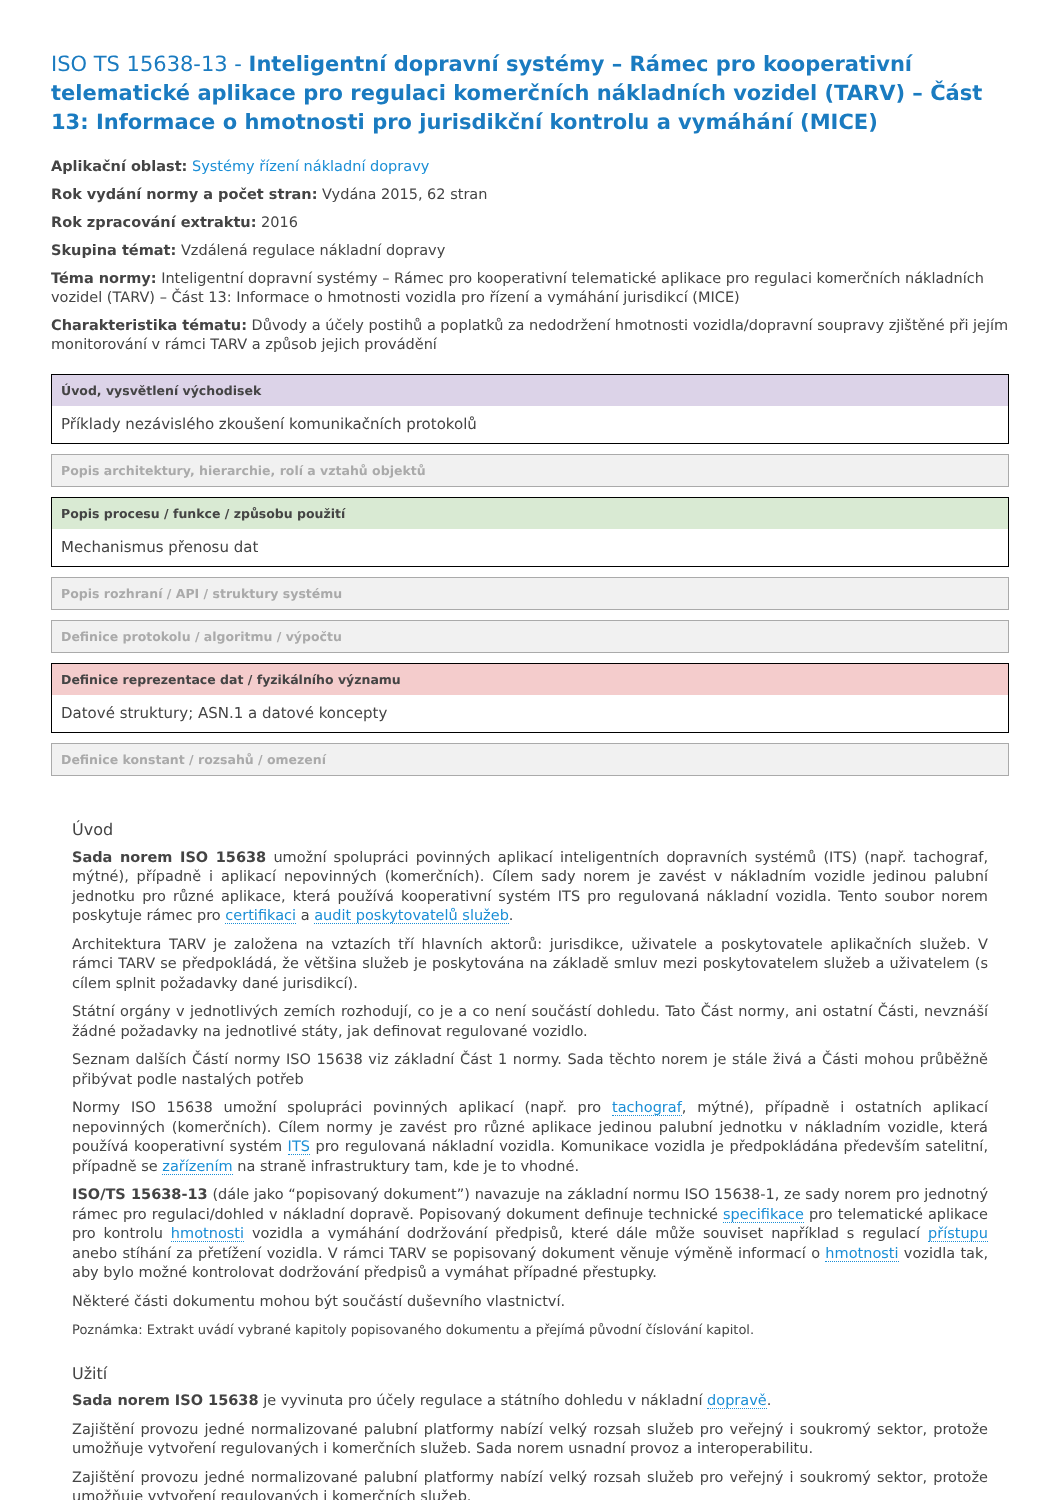ISO TS 15638-13 - Inteligentní dopravní systémy – Rámec pro kooperativní telematické aplikace pro regulaci komerčních nákladních vozidel (TARV) – Část 13: Informace o hmotnosti pro jurisdikční kontrolu a vymáhání (MICE)
Aplikační oblast: Systémy řízení nákladní dopravy
Rok vydání normy a počet stran: Vydána 2015, 62 stran
Rok zpracování extraktu: 2016
Skupina témat: Vzdálená regulace nákladní dopravy
Téma normy: Inteligentní dopravní systémy – Rámec pro kooperativní telematické aplikace pro regulaci komerčních nákladních vozidel (TARV) – Část 13: Informace o hmotnosti vozidla pro řízení a vymáhání jurisdikcí (MICE)
Charakteristika tématu: Důvody a účely postihů a poplatků za nedodržení hmotnosti vozidla/dopravní soupravy zjištěné při jejím monitorování v rámci TARV a způsob jejich provádění
Úvod, vysvětlení východisek
Příklady nezávislého zkoušení komunikačních protokolů
Popis architektury, hierarchie, rolí a vztahů objektů
Popis procesu / funkce / způsobu použití
Mechanismus přenosu dat
Popis rozhraní / API / struktury systému
Definice protokolu / algoritmu / výpočtu
Definice reprezentace dat / fyzikálního významu
Datové struktury; ASN.1 a datové koncepty
Definice konstant / rozsahů / omezení
Úvod
Sada norem ISO 15638 umožní spolupráci povinných aplikací inteligentních dopravních systémů (ITS) (např. tachograf, mýtné), případně i aplikací nepovinných (komerčních). Cílem sady norem je zavést v nákladním vozidle jedinou palubní jednotku pro různé aplikace, která používá kooperativní systém ITS pro regulovaná nákladní vozidla. Tento soubor norem poskytuje rámec pro certifikaci a audit poskytovatelů služeb.
Architektura TARV je založena na vztazích tří hlavních aktorů: jurisdikce, uživatele a poskytovatele aplikačních služeb. V rámci TARV se předpokládá, že většina služeb je poskytována na základě smluv mezi poskytovatelem služeb a uživatelem (s cílem splnit požadavky dané jurisdikcí).
Státní orgány v jednotlivých zemích rozhodují, co je a co není součástí dohledu. Tato Část normy, ani ostatní Části, nevznáší žádné požadavky na jednotlivé státy, jak definovat regulované vozidlo.
Seznam dalších Částí normy ISO 15638 viz základní Část 1 normy. Sada těchto norem je stále živá a Části mohou průběžně přibývat podle nastalých potřeb
Normy ISO 15638 umožní spolupráci povinných aplikací (např. pro tachograf, mýtné), případně i ostatních aplikací nepovinných (komerčních). Cílem normy je zavést pro různé aplikace jedinou palubní jednotku v nákladním vozidle, která používá kooperativní systém ITS pro regulovaná nákladní vozidla. Komunikace vozidla je předpokládána především satelitní, případně se zařízením na straně infrastruktury tam, kde je to vhodné.
ISO/TS 15638-13 (dále jako “popisovaný dokument”) navazuje na základní normu ISO 15638-1, ze sady norem pro jednotný rámec pro regulaci/dohled v nákladní dopravě. Popisovaný dokument definuje technické specifikace pro telematické aplikace pro kontrolu hmotnosti vozidla a vymáhání dodržování předpisů, které dále může souviset například s regulací přístupu anebo stíhání za přetížení vozidla. V rámci TARV se popisovaný dokument věnuje výměně informací o hmotnosti vozidla tak, aby bylo možné kontrolovat dodržování předpisů a vymáhat případné přestupky.
Některé části dokumentu mohou být součástí duševního vlastnictví.
Poznámka: Extrakt uvádí vybrané kapitoly popisovaného dokumentu a přejímá původní číslování kapitol.
Užití
Sada norem ISO 15638 je vyvinuta pro účely regulace a státního dohledu v nákladní dopravě.
Zajištění provozu jedné normalizované palubní platformy nabízí velký rozsah služeb pro veřejný i soukromý sektor, protože umožňuje vytvoření regulovaných i komerčních služeb. Sada norem usnadní provoz a interoperabilitu.
Zajištění provozu jedné normalizované palubní platformy nabízí velký rozsah služeb pro veřejný i soukromý sektor, protože umožňuje vytvoření regulovaných i komerčních služeb.